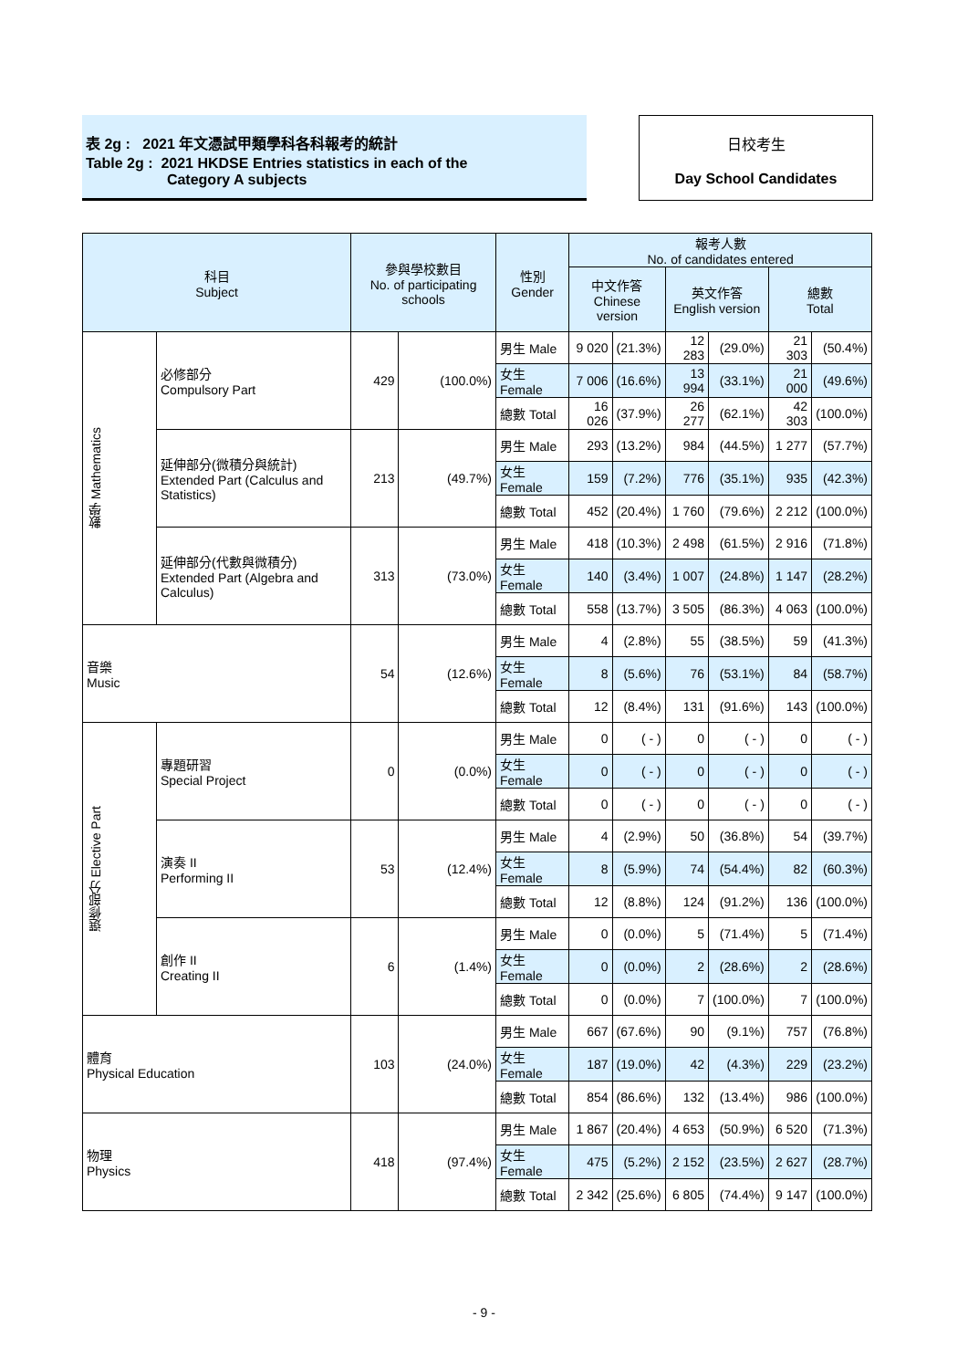表 2g : 2021 年文憑試甲類學科各科報考的統計
Table 2g : 2021 HKDSE Entries statistics in each of the
Category A subjects
日校考生
Day School Candidates
| 科目 Subject | | 參與學校數目 No. of participating schools | | 性別 Gender | 報考人數 No. of candidates entered | | | | | |
| --- | --- | --- | --- | --- | --- | --- | --- | --- | --- | --- |
| | | | | | 中文作答 Chinese version | | 英文作答 English version | | 總數 Total | |
| 數學 Mathematics | 必修部分 Compulsory Part | 429 | (100.0%) | 男生 Male | 9 020 | (21.3%) | 12 283 | (29.0%) | 21 303 | (50.4%) |
| | | | | 女生 Female | 7 006 | (16.6%) | 13 994 | (33.1%) | 21 000 | (49.6%) |
| | | | | 總數 Total | 16 026 | (37.9%) | 26 277 | (62.1%) | 42 303 | (100.0%) |
| | 延伸部分(微積分與統計) Extended Part (Calculus and Statistics) | 213 | (49.7%) | 男生 Male | 293 | (13.2%) | 984 | (44.5%) | 1 277 | (57.7%) |
| | | | | 女生 Female | 159 | (7.2%) | 776 | (35.1%) | 935 | (42.3%) |
| | | | | 總數 Total | 452 | (20.4%) | 1 760 | (79.6%) | 2 212 | (100.0%) |
| | 延伸部分(代數與微積分) Extended Part (Algebra and Calculus) | 313 | (73.0%) | 男生 Male | 418 | (10.3%) | 2 498 | (61.5%) | 2 916 | (71.8%) |
| | | | | 女生 Female | 140 | (3.4%) | 1 007 | (24.8%) | 1 147 | (28.2%) |
| | | | | 總數 Total | 558 | (13.7%) | 3 505 | (86.3%) | 4 063 | (100.0%) |
| 音樂 Music | | 54 | (12.6%) | 男生 Male | 4 | (2.8%) | 55 | (38.5%) | 59 | (41.3%) |
| | | | | 女生 Female | 8 | (5.6%) | 76 | (53.1%) | 84 | (58.7%) |
| | | | | 總數 Total | 12 | (8.4%) | 131 | (91.6%) | 143 | (100.0%) |
| 選修部分 Elective Part | 專題研習 Special Project | 0 | (0.0%) | 男生 Male | 0 | ( - ) | 0 | ( - ) | 0 | ( - ) |
| | | | | 女生 Female | 0 | ( - ) | 0 | ( - ) | 0 | ( - ) |
| | | | | 總數 Total | 0 | ( - ) | 0 | ( - ) | 0 | ( - ) |
| | 演奏 II Performing II | 53 | (12.4%) | 男生 Male | 4 | (2.9%) | 50 | (36.8%) | 54 | (39.7%) |
| | | | | 女生 Female | 8 | (5.9%) | 74 | (54.4%) | 82 | (60.3%) |
| | | | | 總數 Total | 12 | (8.8%) | 124 | (91.2%) | 136 | (100.0%) |
| | 創作 II Creating II | 6 | (1.4%) | 男生 Male | 0 | (0.0%) | 5 | (71.4%) | 5 | (71.4%) |
| | | | | 女生 Female | 0 | (0.0%) | 2 | (28.6%) | 2 | (28.6%) |
| | | | | 總數 Total | 0 | (0.0%) | 7 | (100.0%) | 7 | (100.0%) |
| 體育 Physical Education | | 103 | (24.0%) | 男生 Male | 667 | (67.6%) | 90 | (9.1%) | 757 | (76.8%) |
| | | | | 女生 Female | 187 | (19.0%) | 42 | (4.3%) | 229 | (23.2%) |
| | | | | 總數 Total | 854 | (86.6%) | 132 | (13.4%) | 986 | (100.0%) |
| 物理 Physics | | 418 | (97.4%) | 男生 Male | 1 867 | (20.4%) | 4 653 | (50.9%) | 6 520 | (71.3%) |
| | | | | 女生 Female | 475 | (5.2%) | 2 152 | (23.5%) | 2 627 | (28.7%) |
| | | | | 總數 Total | 2 342 | (25.6%) | 6 805 | (74.4%) | 9 147 | (100.0%) |
- 9 -